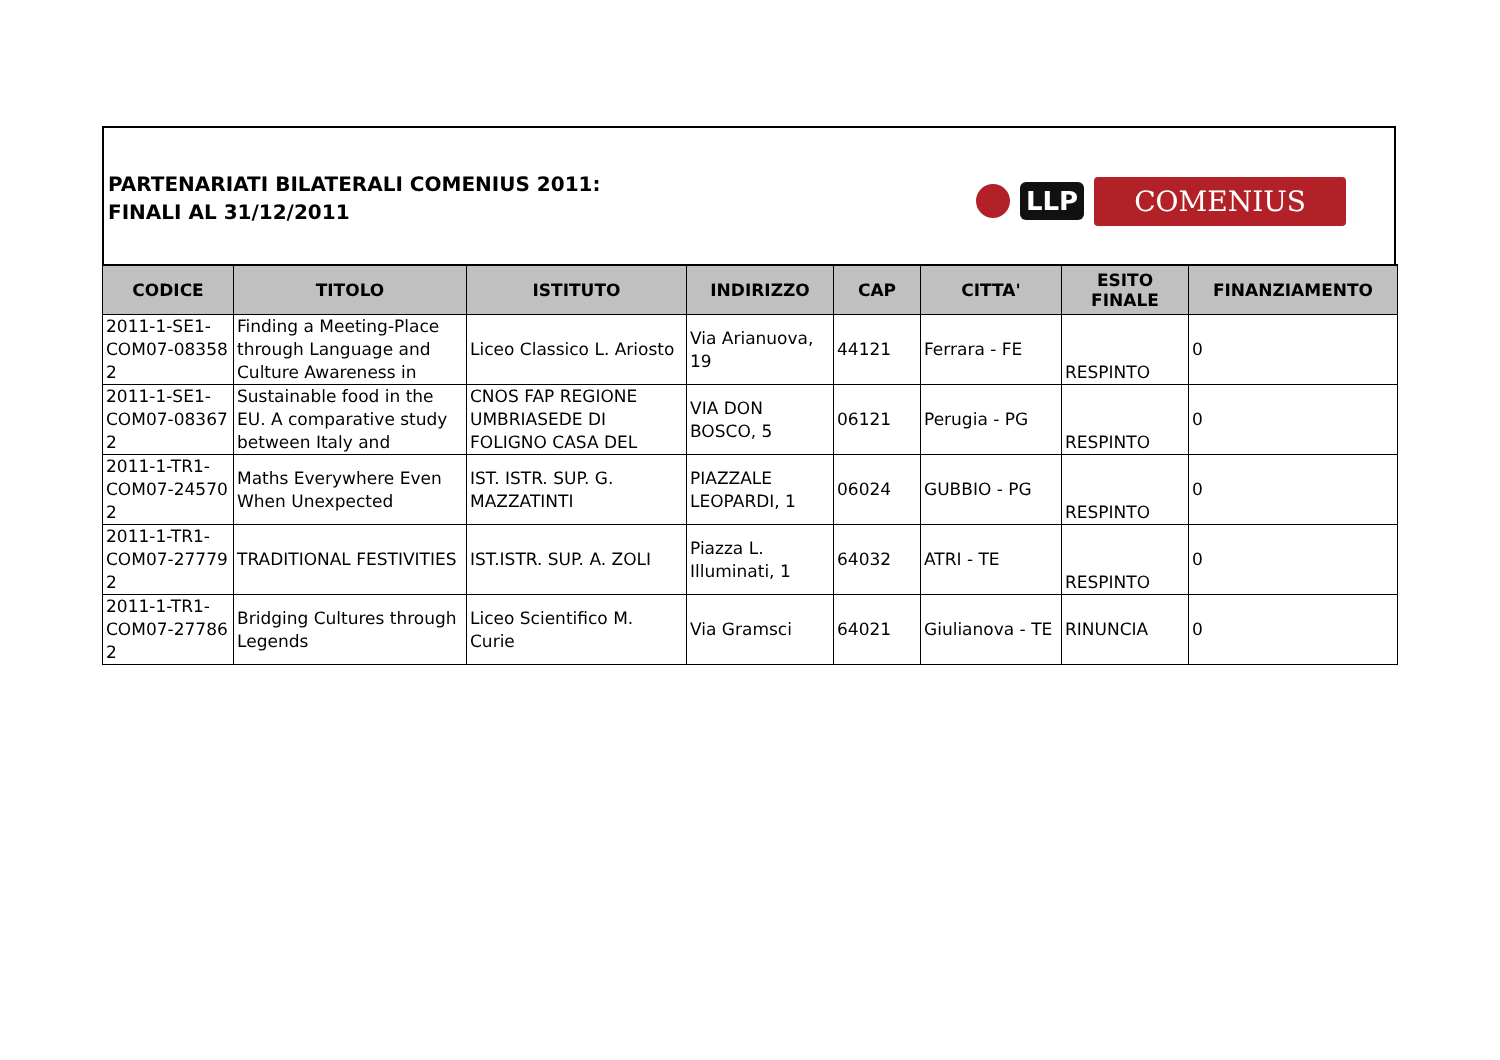PARTENARIATI BILATERALI COMENIUS 2011:
FINALI AL 31/12/2011
LLP
COMENIUS
| CODICE | TITOLO | ISTITUTO | INDIRIZZO | CAP | CITTA' | ESITO FINALE | FINANZIAMENTO |
| --- | --- | --- | --- | --- | --- | --- | --- |
| 2011-1-SE1-COM07-08358 2 | Finding a Meeting-Place through Language and Culture Awareness in | Liceo Classico L. Ariosto | Via Arianuova, 19 | 44121 | Ferrara - FE | RESPINTO | 0 |
| 2011-1-SE1-COM07-08367 2 | Sustainable food in the EU. A comparative study between Italy and | CNOS FAP REGIONE UMBRIASEDE DI FOLIGNO CASA DEL | VIA DON BOSCO, 5 | 06121 | Perugia - PG | RESPINTO | 0 |
| 2011-1-TR1-COM07-24570 2 | Maths Everywhere Even When Unexpected | IST. ISTR. SUP. G. MAZZATINTI | PIAZZALE LEOPARDI, 1 | 06024 | GUBBIO - PG | RESPINTO | 0 |
| 2011-1-TR1-COM07-27779 2 | TRADITIONAL FESTIVITIES | IST.ISTR. SUP. A. ZOLI | Piazza L. Illuminati, 1 | 64032 | ATRI - TE | RESPINTO | 0 |
| 2011-1-TR1-COM07-27786 2 | Bridging Cultures through Legends | Liceo Scientifico M. Curie | Via Gramsci | 64021 | Giulianova - TE | RINUNCIA | 0 |